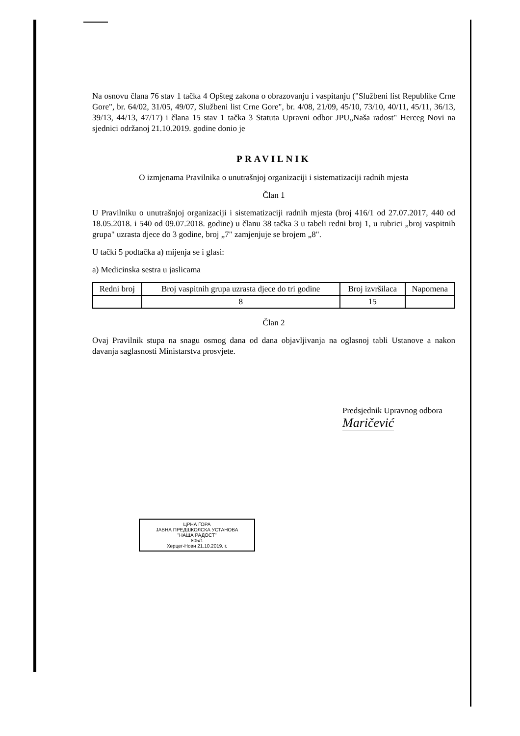Na osnovu člana 76 stav 1 tačka 4 Opšteg zakona o obrazovanju i vaspitanju ("Službeni list Republike Crne Gore", br. 64/02, 31/05, 49/07, Službeni list Crne Gore", br. 4/08, 21/09, 45/10, 73/10, 40/11, 45/11, 36/13, 39/13, 44/13, 47/17) i člana 15 stav 1 tačka 3 Statuta Upravni odbor JPU„Naša radost" Herceg Novi na sjednici održanoj 21.10.2019. godine donio je
PRAVILNIK
O izmjenama Pravilnika o unutrašnjoj organizaciji i sistematizaciji radnih mjesta
Član 1
U Pravilniku o unutrašnjoj organizaciji i sistematizaciji radnih mjesta (broj 416/1 od 27.07.2017, 440 od 18.05.2018. i 540 od 09.07.2018. godine) u članu 38 tačka 3 u tabeli redni broj 1, u rubrici „broj vaspitnih grupa" uzrasta djece do 3 godine, broj „7" zamjenjuje se brojem „8".
U tački 5 podtačka a) mijenja se i glasi:
a) Medicinska sestra u jaslicama
| Redni broj | Broj vaspitnih grupa uzrasta djece do tri godine | Broj izvršilaca | Napomena |
| --- | --- | --- | --- |
| | 8 | 15 | |
Član 2
Ovaj Pravilnik stupa na snagu osmog dana od dana objavljivanja na oglasnoj tabli Ustanove a nakon davanja saglasnosti Ministarstva prosvjete.
Predsjednik Upravnog odbora
Mаričević
ЦРНА ГОРА
ЈАВНА ПРЕДШКОЛСКА УСТАНОВА
"НАША РАДОСТ"
805/1
Херцег-Нови 21.10.2019. г.